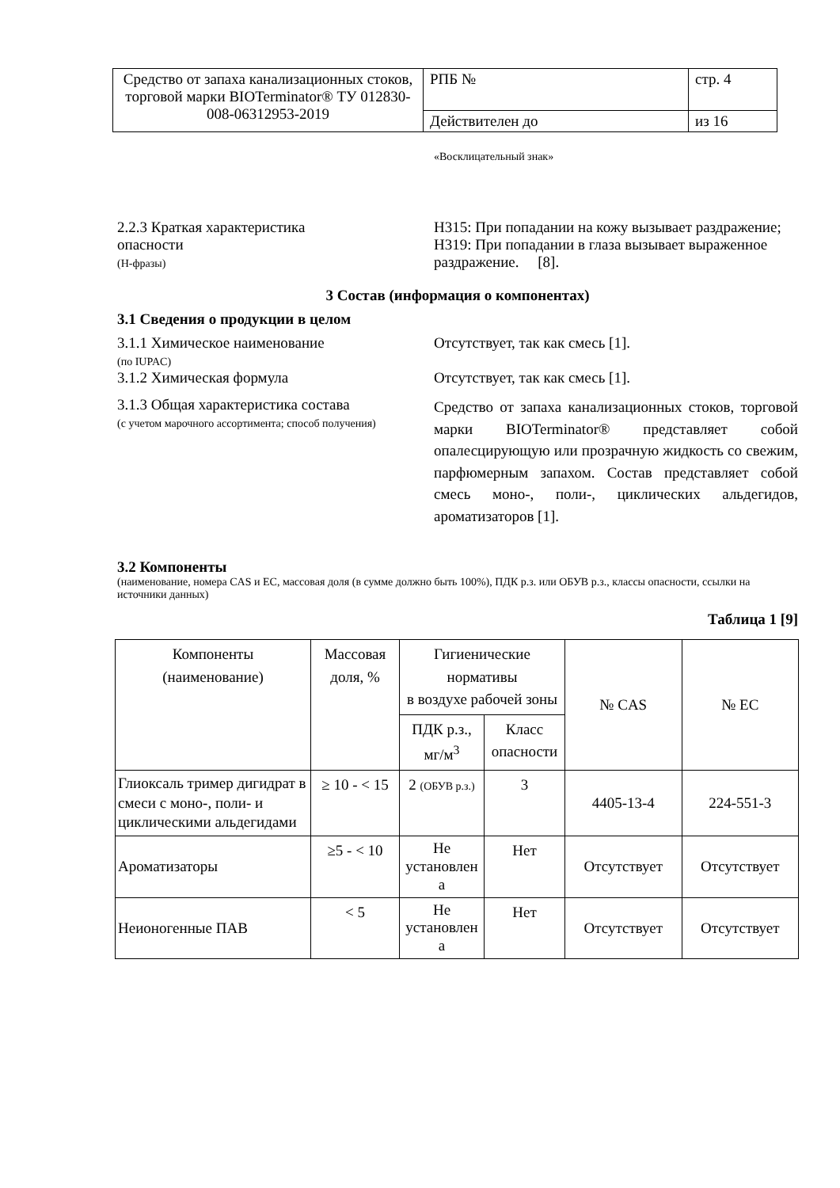| Средство от запаха канализационных стоков, торговой марки BIOTerminator® ТУ 012830-008-06312953-2019 | РПБ № | стр. 4 |
| | Действителен до | из 16 |
«Восклицательный знак»
2.2.3 Краткая характеристика
опасности
(H-фразы)
H315: При попадании на кожу вызывает раздражение;
H319: При попадании в глаза вызывает выраженное раздражение. [8].
3 Состав (информация о компонентах)
3.1 Сведения о продукции в целом
3.1.1 Химическое наименование
(по IUPAC)
Отсутствует, так как смесь [1].
3.1.2 Химическая формула Отсутствует, так как смесь [1].
3.1.3 Общая характеристика состава
(с учетом марочного ассортимента; способ получения)
Средство от запаха канализационных стоков, торговой марки BIOTerminator® представляет собой опалесцирующую или прозрачную жидкость со свежим, парфюмерным запахом. Состав представляет собой смесь моно-, поли-, циклических альдегидов, ароматизаторов [1].
3.2 Компоненты
(наименование, номера CAS и ЕС, массовая доля (в сумме должно быть 100%), ПДК р.з. или ОБУВ р.з., классы опасности, ссылки на источники данных)
Таблица 1 [9]
| Компоненты (наименование) | Массовая доля, % | Гигиенические нормативы в воздухе рабочей зоны | | № CAS | № ЕС |
| | | ПДК р.з., мг/м<sup>3</sup> | Класс опасности | | |
| Глиоксаль тример дигидрат в смеси с моно-, поли- и циклическими альдегидами | ≥ 10 - < 15 | 2 (ОБУВ р.з.) | 3 | 4405-13-4 | 224-551-3 |
| Ароматизаторы | ≥5 - < 10 | Не установлен а | Нет | Отсутствует | Отсутствует |
| Неионогенные ПАВ | < 5 | Не установлен а | Нет | Отсутствует | Отсутствует |